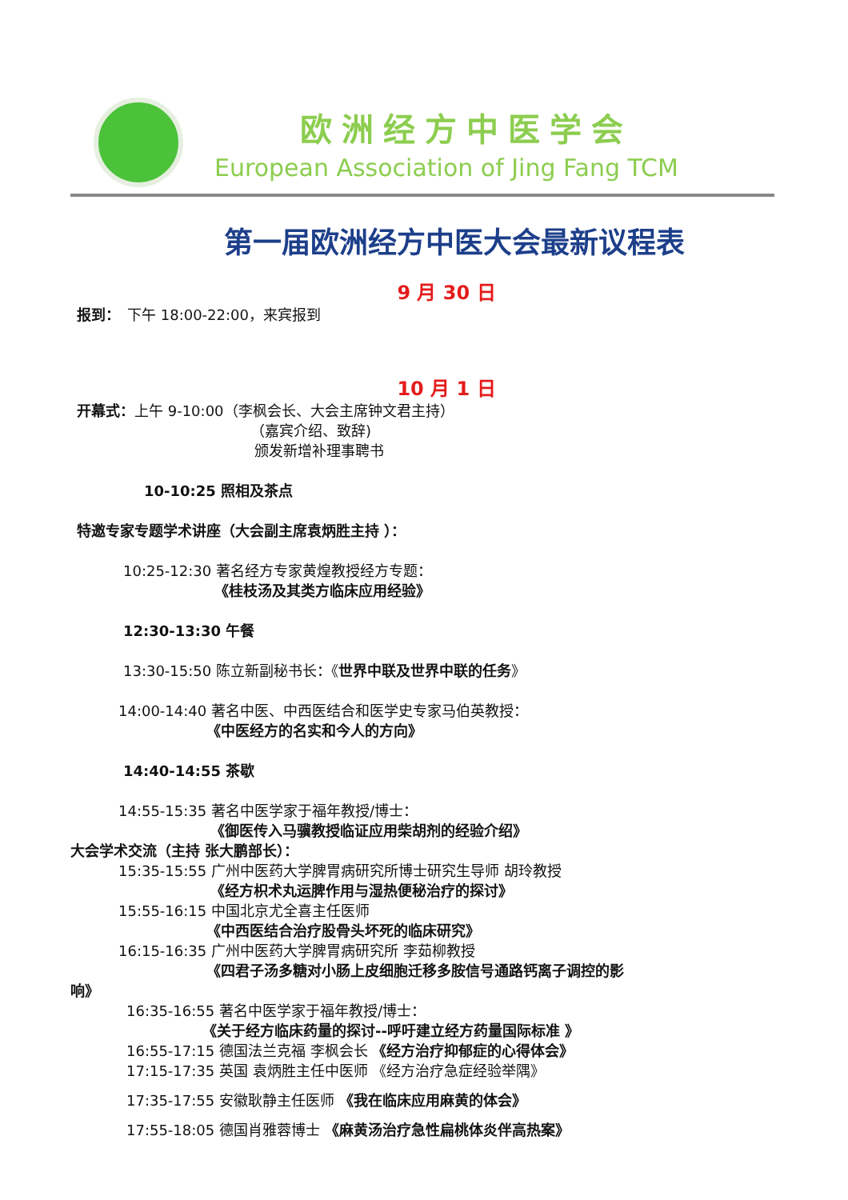欧洲经方中医学会
European Association of Jing Fang TCM
第一届欧洲经方中医大会最新议程表
9 月 30 日
报到：　下午 18:00-22:00，来宾报到
10 月 1 日
开幕式：上午 9-10:00（李枫会长、大会主席钟文君主持）
（嘉宾介绍、致辞)
颁发新增补理事聘书
10-10:25 照相及茶点
特邀专家专题学术讲座（大会副主席袁炳胜主持 ）：
10:25-12:30 著名经方专家黄煌教授经方专题：
《桂枝汤及其类方临床应用经验》
12:30-13:30 午餐
13:30-15:50 陈立新副秘书长：《世界中联及世界中联的任务》
14:00-14:40 著名中医、中西医结合和医学史专家马伯英教授：
《中医经方的名实和今人的方向》
14:40-14:55 茶歇
14:55-15:35 著名中医学家于福年教授/博士：
《御医传入马骥教授临证应用柴胡剂的经验介绍》
大会学术交流（主持 张大鹏部长）：
15:35-15:55 广州中医药大学脾胃病研究所博士研究生导师 胡玲教授
《经方枳术丸运脾作用与湿热便秘治疗的探讨》
15:55-16:15 中国北京尤全喜主任医师
《中西医结合治疗股骨头坏死的临床研究》
16:15-16:35 广州中医药大学脾胃病研究所 李茹柳教授
《四君子汤多糖对小肠上皮细胞迁移多胺信号通路钙离子调控的影
响》
16:35-16:55 著名中医学家于福年教授/博士：
《关于经方临床药量的探讨--呼吁建立经方药量国际标准 》
16:55-17:15 德国法兰克福 李枫会长 《经方治疗抑郁症的心得体会》
17:15-17:35 英国 袁炳胜主任中医师 《经方治疗急症经验举隅》
17:35-17:55 安徽耿静主任医师 《我在临床应用麻黄的体会》
17:55-18:05 德国肖雅蓉博士 《麻黄汤治疗急性扁桃体炎伴高热案》